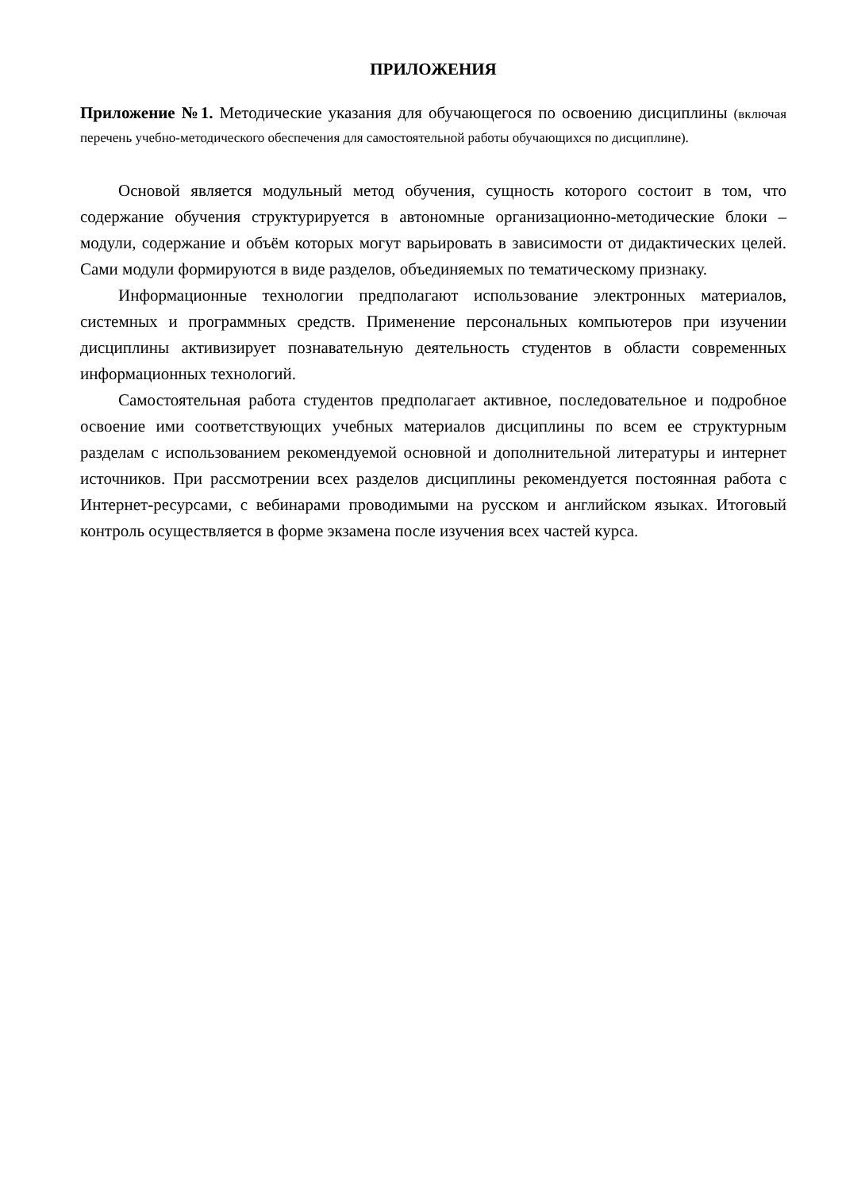ПРИЛОЖЕНИЯ
Приложение №1. Методические указания для обучающегося по освоению дисциплины (включая перечень учебно-методического обеспечения для самостоятельной работы обучающихся по дисциплине).
Основой является модульный метод обучения, сущность которого состоит в том, что содержание обучения структурируется в автономные организационно-методические блоки – модули, содержание и объём которых могут варьировать в зависимости от дидактических целей. Сами модули формируются в виде разделов, объединяемых по тематическому признаку.
Информационные технологии предполагают использование электронных материалов, системных и программных средств. Применение персональных компьютеров при изучении дисциплины активизирует познавательную деятельность студентов в области современных информационных технологий.
Самостоятельная работа студентов предполагает активное, последовательное и подробное освоение ими соответствующих учебных материалов дисциплины по всем ее структурным разделам с использованием рекомендуемой основной и дополнительной литературы и интернет источников. При рассмотрении всех разделов дисциплины рекомендуется постоянная работа с Интернет-ресурсами, с вебинарами проводимыми на русском и английском языках. Итоговый контроль осуществляется в форме экзамена после изучения всех частей курса.